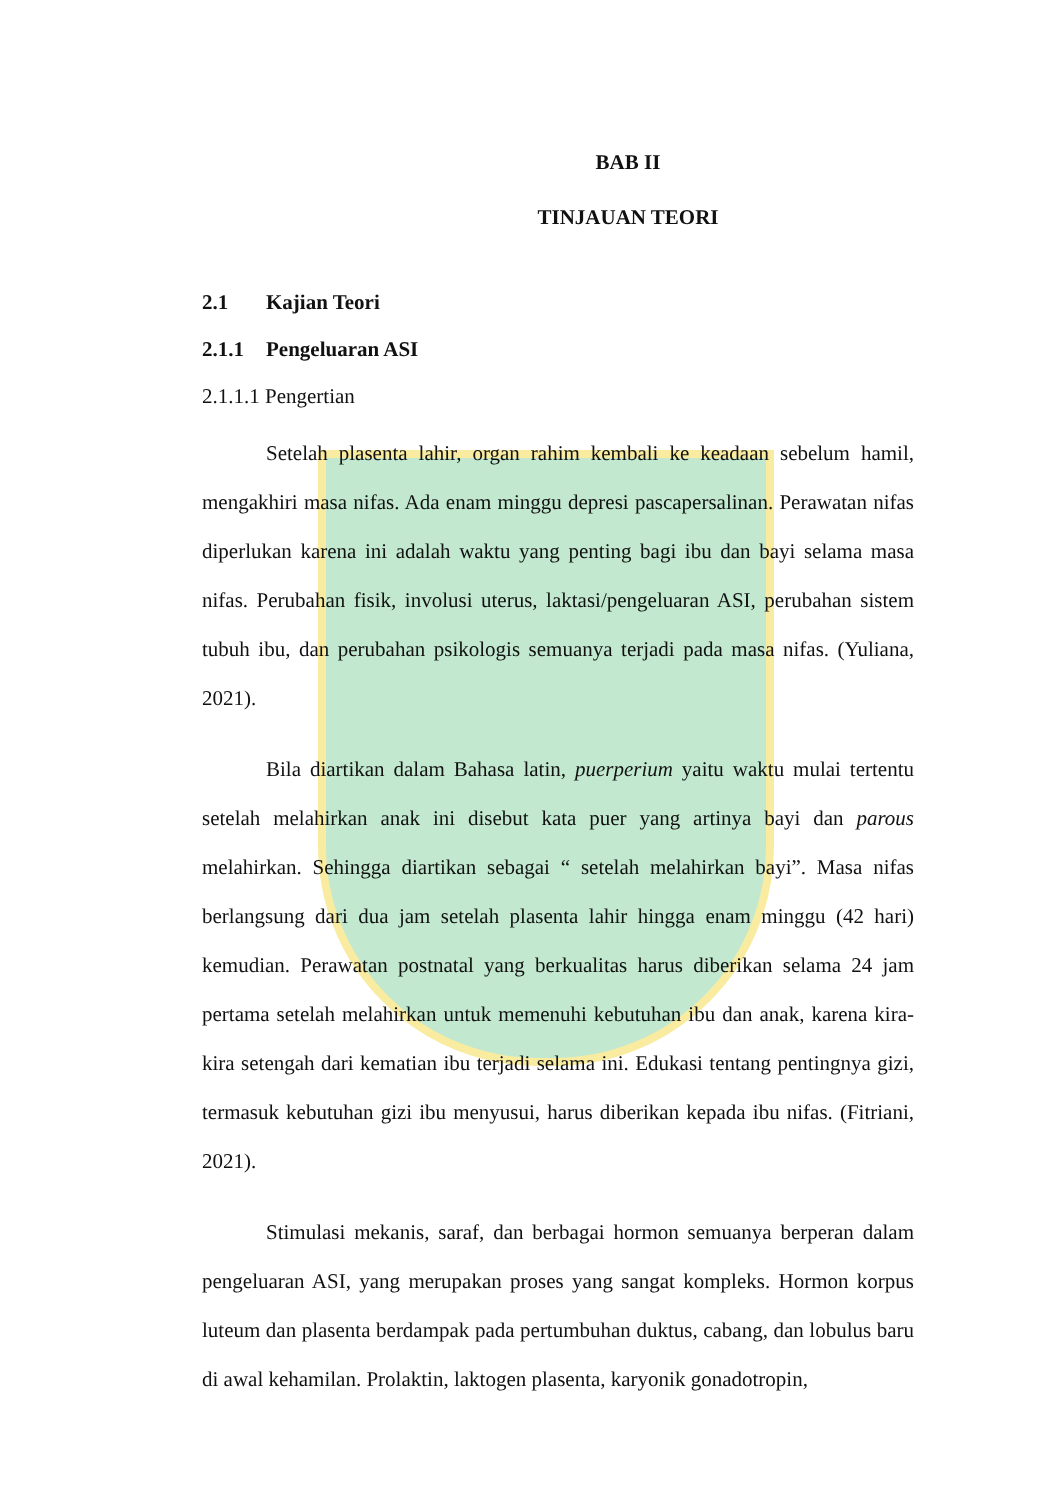BAB II
TINJAUAN TEORI
2.1 Kajian Teori
2.1.1 Pengeluaran ASI
2.1.1.1 Pengertian
Setelah plasenta lahir, organ rahim kembali ke keadaan sebelum hamil, mengakhiri masa nifas. Ada enam minggu depresi pascapersalinan. Perawatan nifas diperlukan karena ini adalah waktu yang penting bagi ibu dan bayi selama masa nifas. Perubahan fisik, involusi uterus, laktasi/pengeluaran ASI, perubahan sistem tubuh ibu, dan perubahan psikologis semuanya terjadi pada masa nifas. (Yuliana, 2021).
Bila diartikan dalam Bahasa latin, puerperium yaitu waktu mulai tertentu setelah melahirkan anak ini disebut kata puer yang artinya bayi dan parous melahirkan. Sehingga diartikan sebagai “ setelah melahirkan bayi”. Masa nifas berlangsung dari dua jam setelah plasenta lahir hingga enam minggu (42 hari) kemudian. Perawatan postnatal yang berkualitas harus diberikan selama 24 jam pertama setelah melahirkan untuk memenuhi kebutuhan ibu dan anak, karena kira-kira setengah dari kematian ibu terjadi selama ini. Edukasi tentang pentingnya gizi, termasuk kebutuhan gizi ibu menyusui, harus diberikan kepada ibu nifas. (Fitriani, 2021).
Stimulasi mekanis, saraf, dan berbagai hormon semuanya berperan dalam pengeluaran ASI, yang merupakan proses yang sangat kompleks. Hormon korpus luteum dan plasenta berdampak pada pertumbuhan duktus, cabang, dan lobulus baru di awal kehamilan. Prolaktin, laktogen plasenta, karyonik gonadotropin,